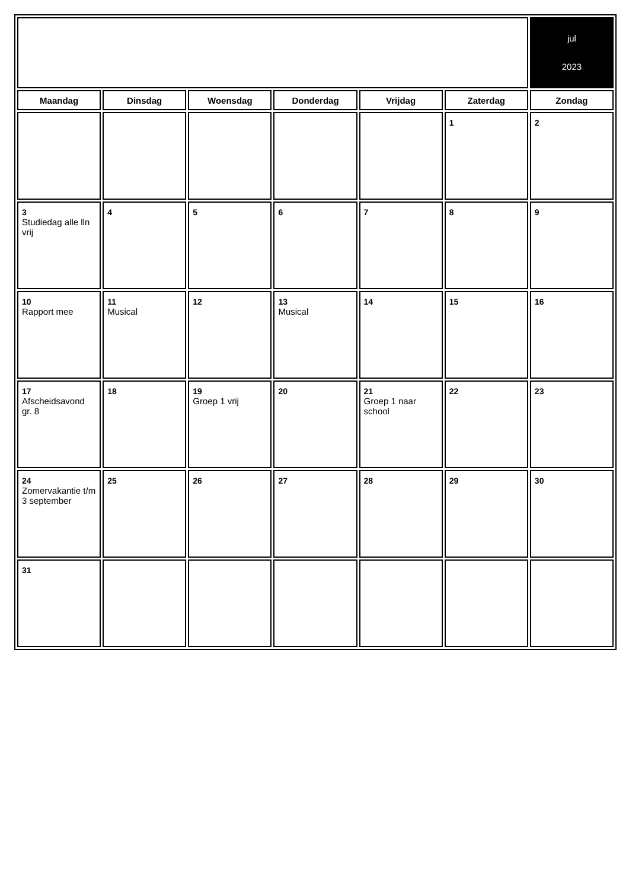| | | | | | | jul 2023 |
| Maandag | Dinsdag | Woensdag | Donderdag | Vrijdag | Zaterdag | Zondag |
| | | | | | 1 | 2 |
| 3 Studiedag alle lln vrij | 4 | 5 | 6 | 7 | 8 | 9 |
| 10 Rapport mee | 11 Musical | 12 | 13 Musical | 14 | 15 | 16 |
| 17 Afscheidsavond gr. 8 | 18 | 19 Groep 1 vrij | 20 | 21 Groep 1 naar school | 22 | 23 |
| 24 Zomervakantie t/m 3 september | 25 | 26 | 27 | 28 | 29 | 30 |
| 31 | | | | | | |